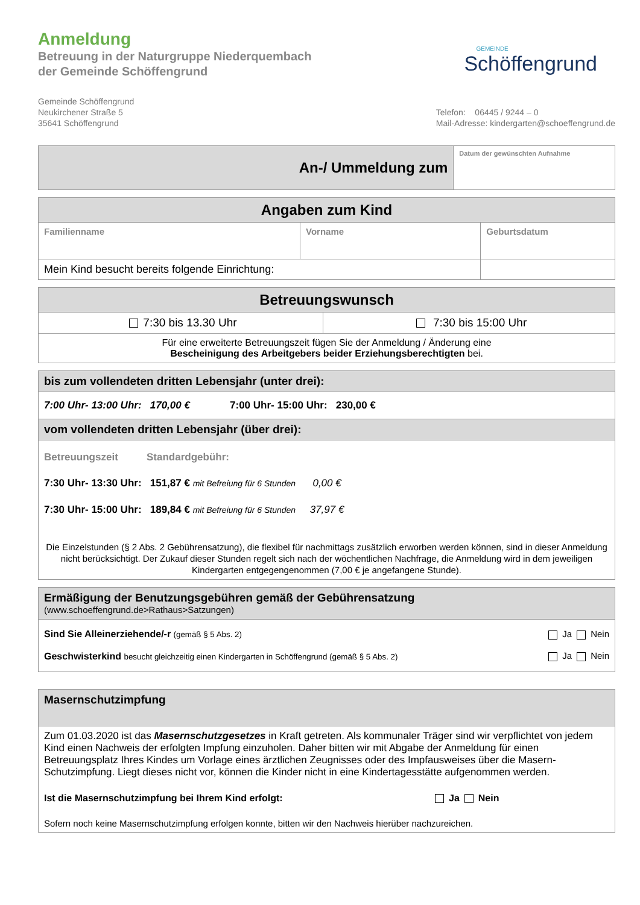Anmeldung
Betreuung in der Naturgruppe Niederquembach
der Gemeinde Schöffengrund
GEMEINDE
Schöffengrund
Gemeinde Schöffengrund
Neukirchener Straße 5
35641 Schöffengrund
Telefon: 06445 / 9244 – 0
Mail-Adresse: kindergarten@schoeffengrund.de
| An-/ Ummeldung zum | Datum der gewünschten Aufnahme |
| Angaben zum Kind | | |
| --- | --- | --- |
| Familienname | Vorname | Geburtsdatum |
| Mein Kind besucht bereits folgende Einrichtung: | | |
| Betreuungswunsch | |
| --- | --- |
| 7:30 bis 13.30 Uhr | 7:30 bis 15:00 Uhr |
| Für eine erweiterte Betreuungszeit fügen Sie der Anmeldung / Änderung eine Bescheinigung des Arbeitgebers beider Erziehungsberechtigten bei. | |
| bis zum vollendeten dritten Lebensjahr (unter drei): |
| 7:00 Uhr- 13:00 Uhr: 170,00 € 7:00 Uhr- 15:00 Uhr: 230,00 € |
| vom vollendeten dritten Lebensjahr (über drei): |
| Betreuungszeit Standardgebühr: 7:30 Uhr- 13:30 Uhr: 151,87 € mit Befreiung für 6 Stunden 0,00 € 7:30 Uhr- 15:00 Uhr: 189,84 € mit Befreiung für 6 Stunden 37,97 € Die Einzelstunden (§ 2 Abs. 2 Gebührensatzung), die flexibel für nachmittags zusätzlich erworben werden können, sind in dieser Anmeldung nicht berücksichtigt. Der Zukauf dieser Stunden regelt sich nach der wöchentlichen Nachfrage, die Anmeldung wird in dem jeweiligen Kindergarten entgegengenommen (7,00 € je angefangene Stunde). |
| Ermäßigung der Benutzungsgebühren gemäß der Gebührensatzung (www.schoeffengrund.de>Rathaus>Satzungen) | |
| Sind Sie Alleinerziehende/-r (gemäß § 5 Abs. 2) Geschwisterkind besucht gleichzeitig einen Kindergarten in Schöffengrund (gemäß § 5 Abs. 2) | Ja Nein Ja Nein |
| Masernschutzimpfung |
| Zum 01.03.2020 ist das Masernschutzgesetzes in Kraft getreten. Als kommunaler Träger sind wir verpflichtet von jedem Kind einen Nachweis der erfolgten Impfung einzuholen. Daher bitten wir mit Abgabe der Anmeldung für einen Betreuungsplatz Ihres Kindes um Vorlage eines ärztlichen Zeugnisses oder des Impfausweises über die Masern-Schutzimpfung. Liegt dieses nicht vor, können die Kinder nicht in eine Kindertagesstätte aufgenommen werden. Ist die Masernschutzimpfung bei Ihrem Kind erfolgt: Ja Nein Sofern noch keine Masernschutzimpfung erfolgen konnte, bitten wir den Nachweis hierüber nachzureichen. |